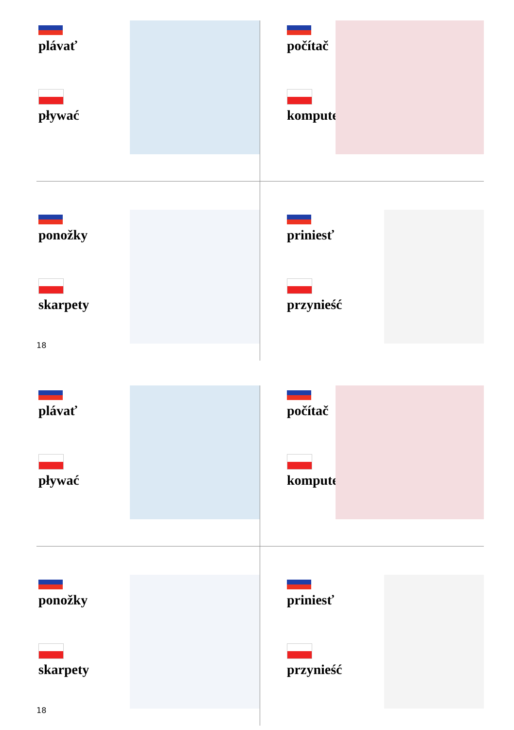plávať
pływać
počítač
komputer
ponožky
skarpety
priniesť
przynieść
18
plávať
pływać
počítač
komputer
ponožky
skarpety
priniesť
przynieść
18